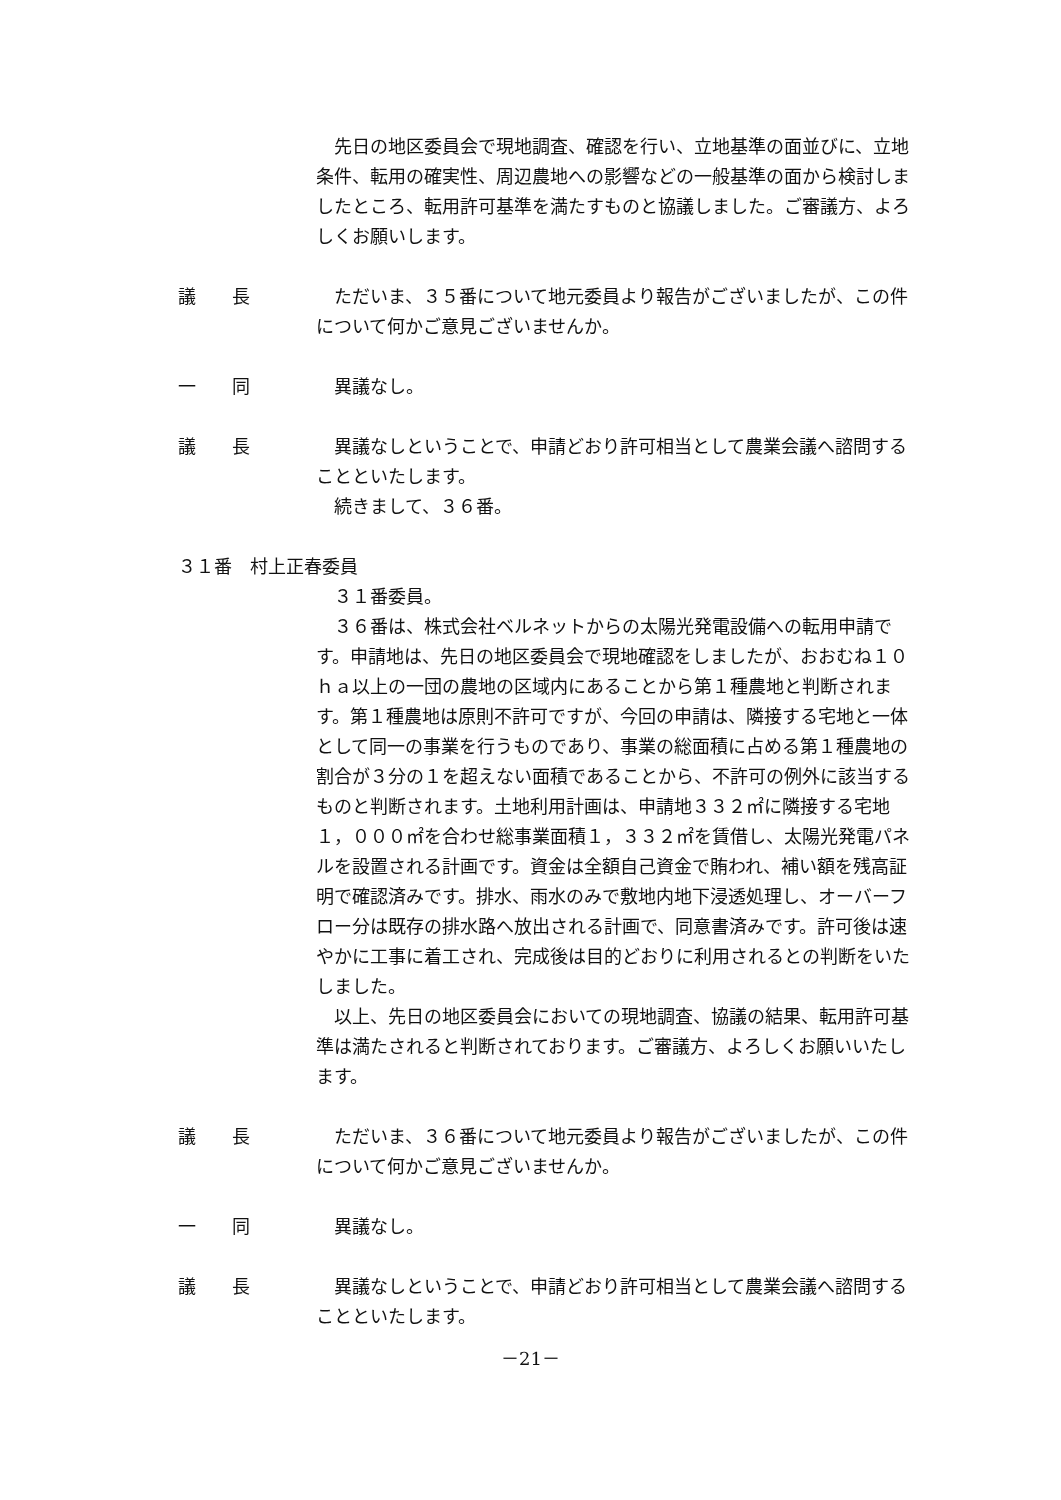先日の地区委員会で現地調査、確認を行い、立地基準の面並びに、立地条件、転用の確実性、周辺農地への影響などの一般基準の面から検討しましたところ、転用許可基準を満たすものと協議しました。ご審議方、よろしくお願いします。
議　　長 ただいま、３５番について地元委員より報告がございましたが、この件について何かご意見ございませんか。
一　　同 異議なし。
議　　長 異議なしということで、申請どおり許可相当として農業会議へ諮問することといたします。
続きまして、３６番。
３１番　村上正春委員
３１番委員。
３６番は、株式会社ベルネットからの太陽光発電設備への転用申請です。申請地は、先日の地区委員会で現地確認をしましたが、おおむね１０ｈａ以上の一団の農地の区域内にあることから第１種農地と判断されます。第１種農地は原則不許可ですが、今回の申請は、隣接する宅地と一体として同一の事業を行うものであり、事業の総面積に占める第１種農地の割合が３分の１を超えない面積であることから、不許可の例外に該当するものと判断されます。土地利用計画は、申請地３３２㎡に隣接する宅地１，０００㎡を合わせ総事業面積１，３３２㎡を賃借し、太陽光発電パネルを設置される計画です。資金は全額自己資金で賄われ、補い額を残高証明で確認済みです。排水、雨水のみで敷地内地下浸透処理し、オーバーフロー分は既存の排水路へ放出される計画で、同意書済みです。許可後は速やかに工事に着工され、完成後は目的どおりに利用されるとの判断をいたしました。
以上、先日の地区委員会においての現地調査、協議の結果、転用許可基準は満たされると判断されております。ご審議方、よろしくお願いいたします。
議　　長 ただいま、３６番について地元委員より報告がございましたが、この件について何かご意見ございませんか。
一　　同 異議なし。
議　　長 異議なしということで、申請どおり許可相当として農業会議へ諮問することといたします。
－21－